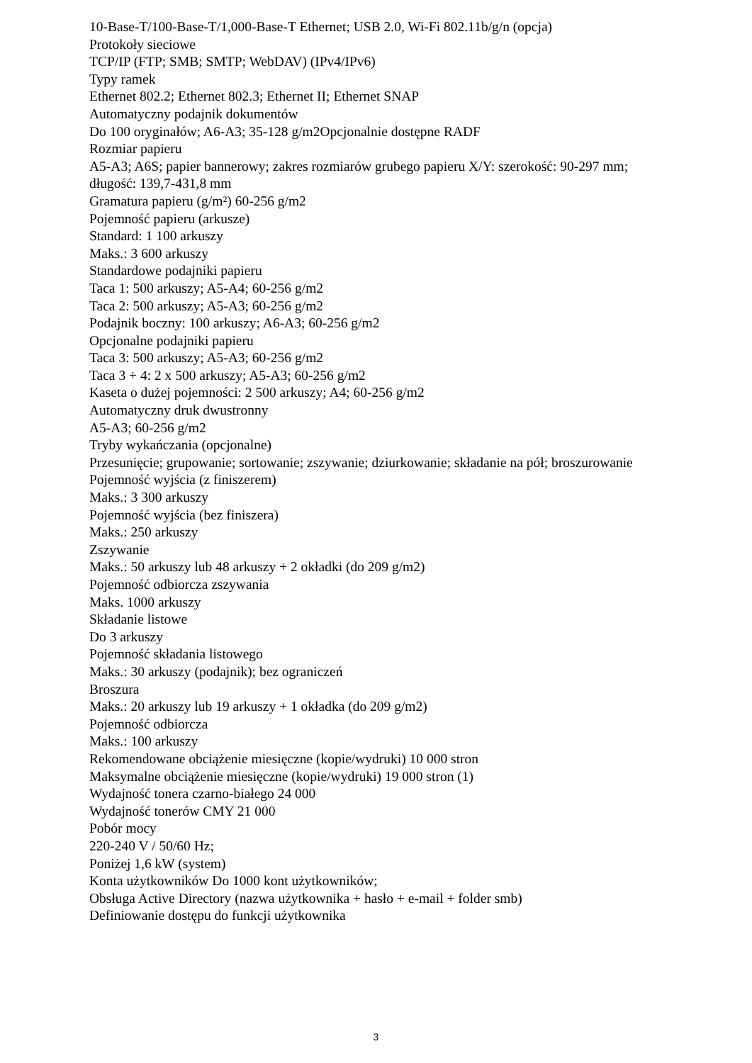10-Base-T/100-Base-T/1,000-Base-T Ethernet; USB 2.0, Wi-Fi 802.11b/g/n (opcja)
Protokoły sieciowe
TCP/IP (FTP; SMB; SMTP; WebDAV) (IPv4/IPv6)
Typy ramek
Ethernet 802.2; Ethernet 802.3; Ethernet II; Ethernet SNAP
Automatyczny podajnik dokumentów
Do 100 oryginałów; A6-A3; 35-128 g/m2Opcjonalnie dostępne RADF
Rozmiar papieru
A5-A3; A6S; papier bannerowy; zakres rozmiarów grubego papieru X/Y: szerokość: 90-297 mm; długość: 139,7-431,8 mm
Gramatura papieru (g/m²) 60-256 g/m2
Pojemność papieru (arkusze)
Standard: 1 100 arkuszy
Maks.: 3 600 arkuszy
Standardowe podajniki papieru
Taca 1: 500 arkuszy; A5-A4; 60-256 g/m2
Taca 2: 500 arkuszy; A5-A3; 60-256 g/m2
Podajnik boczny: 100 arkuszy; A6-A3; 60-256 g/m2
Opcjonalne podajniki papieru
Taca 3: 500 arkuszy; A5-A3; 60-256 g/m2
Taca 3 + 4: 2 x 500 arkuszy; A5-A3; 60-256 g/m2
Kaseta o dużej pojemności: 2 500 arkuszy; A4; 60-256 g/m2
Automatyczny druk dwustronny
A5-A3; 60-256 g/m2
Tryby wykańczania (opcjonalne)
Przesunięcie; grupowanie; sortowanie; zszywanie; dziurkowanie; składanie na pół; broszurowanie
Pojemność wyjścia (z finiszerem)
Maks.: 3 300 arkuszy
Pojemność wyjścia (bez finiszera)
Maks.: 250 arkuszy
Zszywanie
Maks.: 50 arkuszy lub 48 arkuszy + 2 okładki (do 209 g/m2)
Pojemność odbiorcza zszywania
Maks. 1000 arkuszy
Składanie listowe
Do 3 arkuszy
Pojemność składania listowego
Maks.: 30 arkuszy (podajnik); bez ograniczeń
Broszura
Maks.: 20 arkuszy lub 19 arkuszy + 1 okładka (do 209 g/m2)
Pojemność odbiorcza
Maks.: 100 arkuszy
Rekomendowane obciążenie miesięczne (kopie/wydruki) 10 000 stron
Maksymalne obciążenie miesięczne (kopie/wydruki) 19 000 stron (1)
Wydajność tonera czarno-białego 24 000
Wydajność tonerów CMY 21 000
Pobór mocy
220-240 V / 50/60 Hz;
Poniżej 1,6 kW (system)
Konta użytkowników Do 1000 kont użytkowników;
Obsługa Active Directory (nazwa użytkownika + hasło + e-mail + folder smb)
Definiowanie dostępu do funkcji użytkownika
3